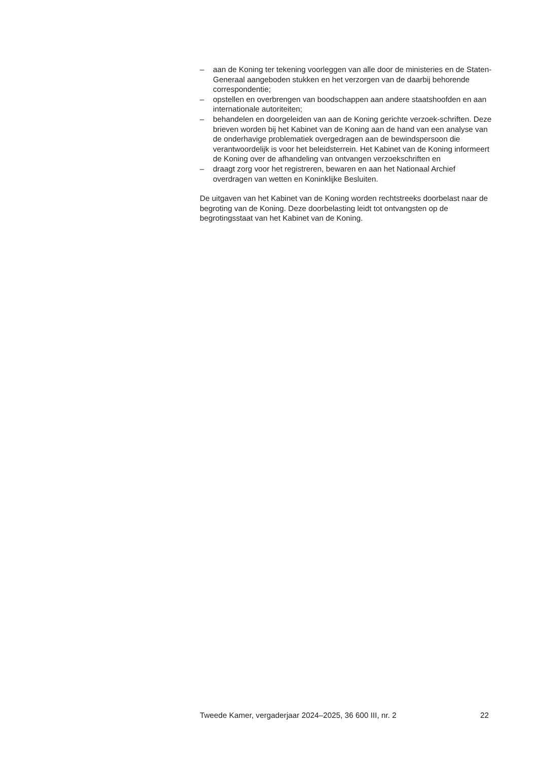– aan de Koning ter tekening voorleggen van alle door de ministeries en de Staten-Generaal aangeboden stukken en het verzorgen van de daarbij behorende correspondentie;
– opstellen en overbrengen van boodschappen aan andere staatshoofden en aan internationale autoriteiten;
– behandelen en doorgeleiden van aan de Koning gerichte verzoek-schriften. Deze brieven worden bij het Kabinet van de Koning aan de hand van een analyse van de onderhavige problematiek overgedragen aan de bewindspersoon die verantwoordelijk is voor het beleidsterrein. Het Kabinet van de Koning informeert de Koning over de afhandeling van ontvangen verzoekschriften en
– draagt zorg voor het registreren, bewaren en aan het Nationaal Archief overdragen van wetten en Koninklijke Besluiten.
De uitgaven van het Kabinet van de Koning worden rechtstreeks doorbelast naar de begroting van de Koning. Deze doorbelasting leidt tot ontvangsten op de begrotingsstaat van het Kabinet van de Koning.
Tweede Kamer, vergaderjaar 2024–2025, 36 600 III, nr. 2 22